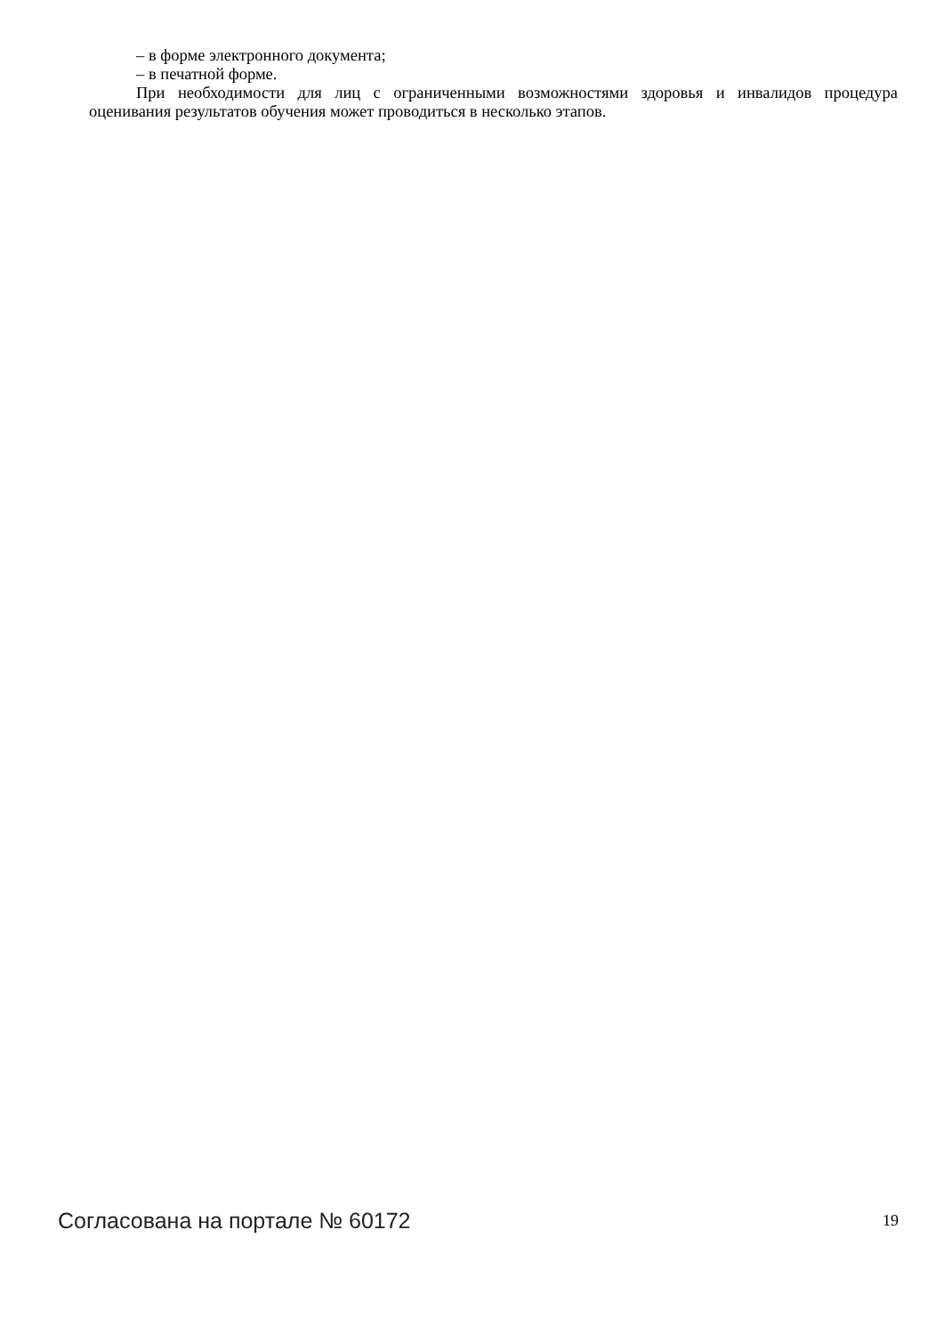– в форме электронного документа;
– в печатной форме.
При необходимости для лиц с ограниченными возможностями здоровья и инвалидов процедура оценивания результатов обучения может проводиться в несколько этапов.
Согласована на портале № 60172 19